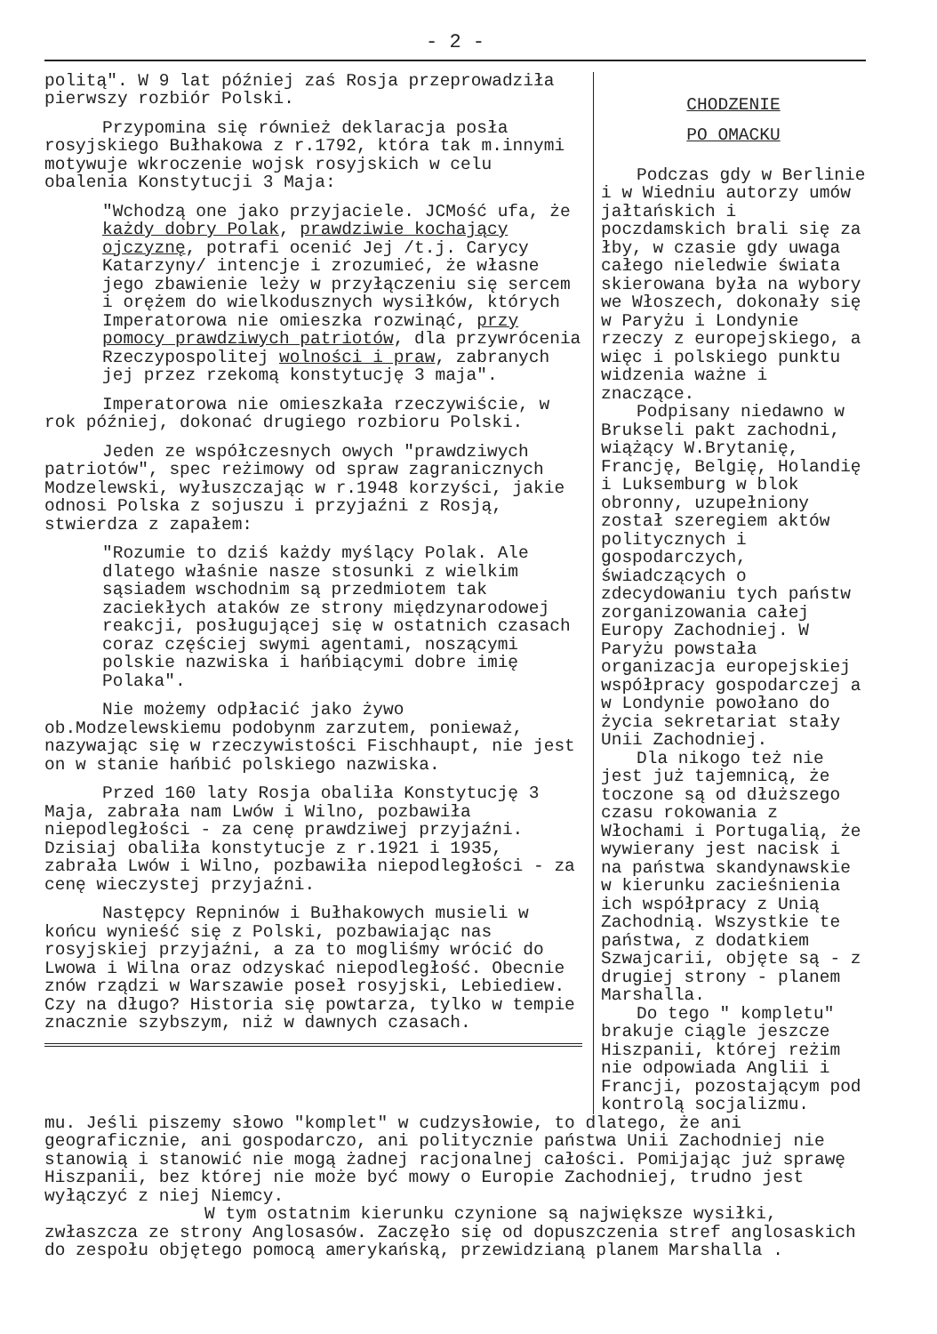- 2 -
politą". W 9 lat później zaś Rosja przeprowadziła pierwszy rozbiór Polski.
Przypomina się również deklaracja posła rosyjskiego Bułhakowa z r.1792, która tak m.innymi motywuje wkroczenie wojsk rosyjskich w celu obalenia Konstytucji 3 Maja:
"Wchodzą one jako przyjaciele. JCMość ufa, że każdy dobry Polak, prawdziwie kochający ojczyznę, potrafi ocenić Jej /t.j. Carycy Katarzyny/ intencje i zrozumieć, że własne jego zbawienie leży w przyłączeniu się sercem i orężem do wielkodusznych wysiłków, których Imperatorowa nie omieszka rozwinąć, przy pomocy prawdziwych patriotów, dla przywrócenia Rzeczypospolitej wolności i praw, zabranych jej przez rzekomą konstytucję 3 maja".
Imperatorowa nie omieszkała rzeczywiście, w rok później, dokonać drugiego rozbioru Polski.
Jeden ze współczesnych owych "prawdziwych patriotów", spec reżimowy od spraw zagranicznych Modzelewski, wyłuszczając w r.1948 korzyści, jakie odnosi Polska z sojuszu i przyjaźni z Rosją, stwierdza z zapałem:
"Rozumie to dziś każdy myślący Polak. Ale dlatego właśnie nasze stosunki z wielkim sąsiadem wschodnim są przedmiotem tak zaciekłych ataków ze strony międzynarodowej reakcji, posługującej się w ostatnich czasach coraz częściej swymi agentami, noszącymi polskie nazwiska i hańbiącymi dobre imię Polaka".
Nie możemy odpłacić jako żywo ob.Modzelewskiemu podobynm zarzutem, ponieważ, nazywając się w rzeczywistości Fischhaupt, nie jest on w stanie hańbić polskiego nazwiska.
Przed 160 laty Rosja obaliła Konstytucję 3 Maja, zabrała nam Lwów i Wilno, pozbawiła niepodległości - za cenę prawdziwej przyjaźni. Dzisiaj obaliła konstytucje z r.1921 i 1935, zabrała Lwów i Wilno, pozbawiła niepodległości - za cenę wieczystej przyjaźni.
Następcy Repninów i Bułhakowych musieli w końcu wynieść się z Polski, pozbawiając nas rosyjskiej przyjaźni, a za to mogliśmy wrócić do Lwowa i Wilna oraz odzyskać niepodległość. Obecnie znów rządzi w Warszawie poseł rosyjski, Lebiediew. Czy na długo? Historia się powtarza, tylko w tempie znacznie szybszym, niż w dawnych czasach.
CHODZENIE
PO OMACKU
Podczas gdy w Berlinie i w Wiedniu autorzy umów jałtańskich i poczdamskich brali się za łby, w czasie gdy uwaga całego nieledwie świata skierowana była na wybory we Włoszech, dokonały się w Paryżu i Londynie rzeczy z europejskiego, a więc i polskiego punktu widzenia ważne i znaczące.
Podpisany niedawno w Brukseli pakt zachodni, wiążący W.Brytanię, Francję, Belgię, Holandię i Luksemburg w blok obronny, uzupełniony został szeregiem aktów politycznych i gospodarczych, świadczących o zdecydowaniu tych państw zorganizowania całej Europy Zachodniej. W Paryżu powstała organizacja europejskiej współpracy gospodarczej a w Londynie powołano do życia sekretariat stały Unii Zachodniej.
Dla nikogo też nie jest już tajemnicą, że toczone są od dłuższego czasu rokowania z Włochami i Portugalią, że wywierany jest nacisk i na państwa skandynawskie w kierunku zacieśnienia ich współpracy z Unią Zachodnią. Wszystkie te państwa, z dodatkiem Szwajcarii, objęte są - z drugiej strony - planem Marshalla.
Do tego " kompletu" brakuje ciągle jeszcze Hiszpanii, której reżim nie odpowiada Anglii i Francji, pozostającym pod kontrolą socjalizmu.
mu. Jeśli piszemy słowo "komplet" w cudzysłowie, to dlatego, że ani geograficznie, ani gospodarczo, ani politycznie państwa Unii Zachodniej nie stanowią i stanowić nie mogą żadnej racjonalnej całości. Pomijając już sprawę Hiszpanii, bez której nie może być mowy o Europie Zachodniej, trudno jest wyłączyć z niej Niemcy.
W tym ostatnim kierunku czynione są największe wysiłki, zwłaszcza ze strony Anglosasów. Zaczęło się od dopuszczenia stref anglosaskich do zespołu objętego pomocą amerykańską, przewidzianą planem Marshalla .